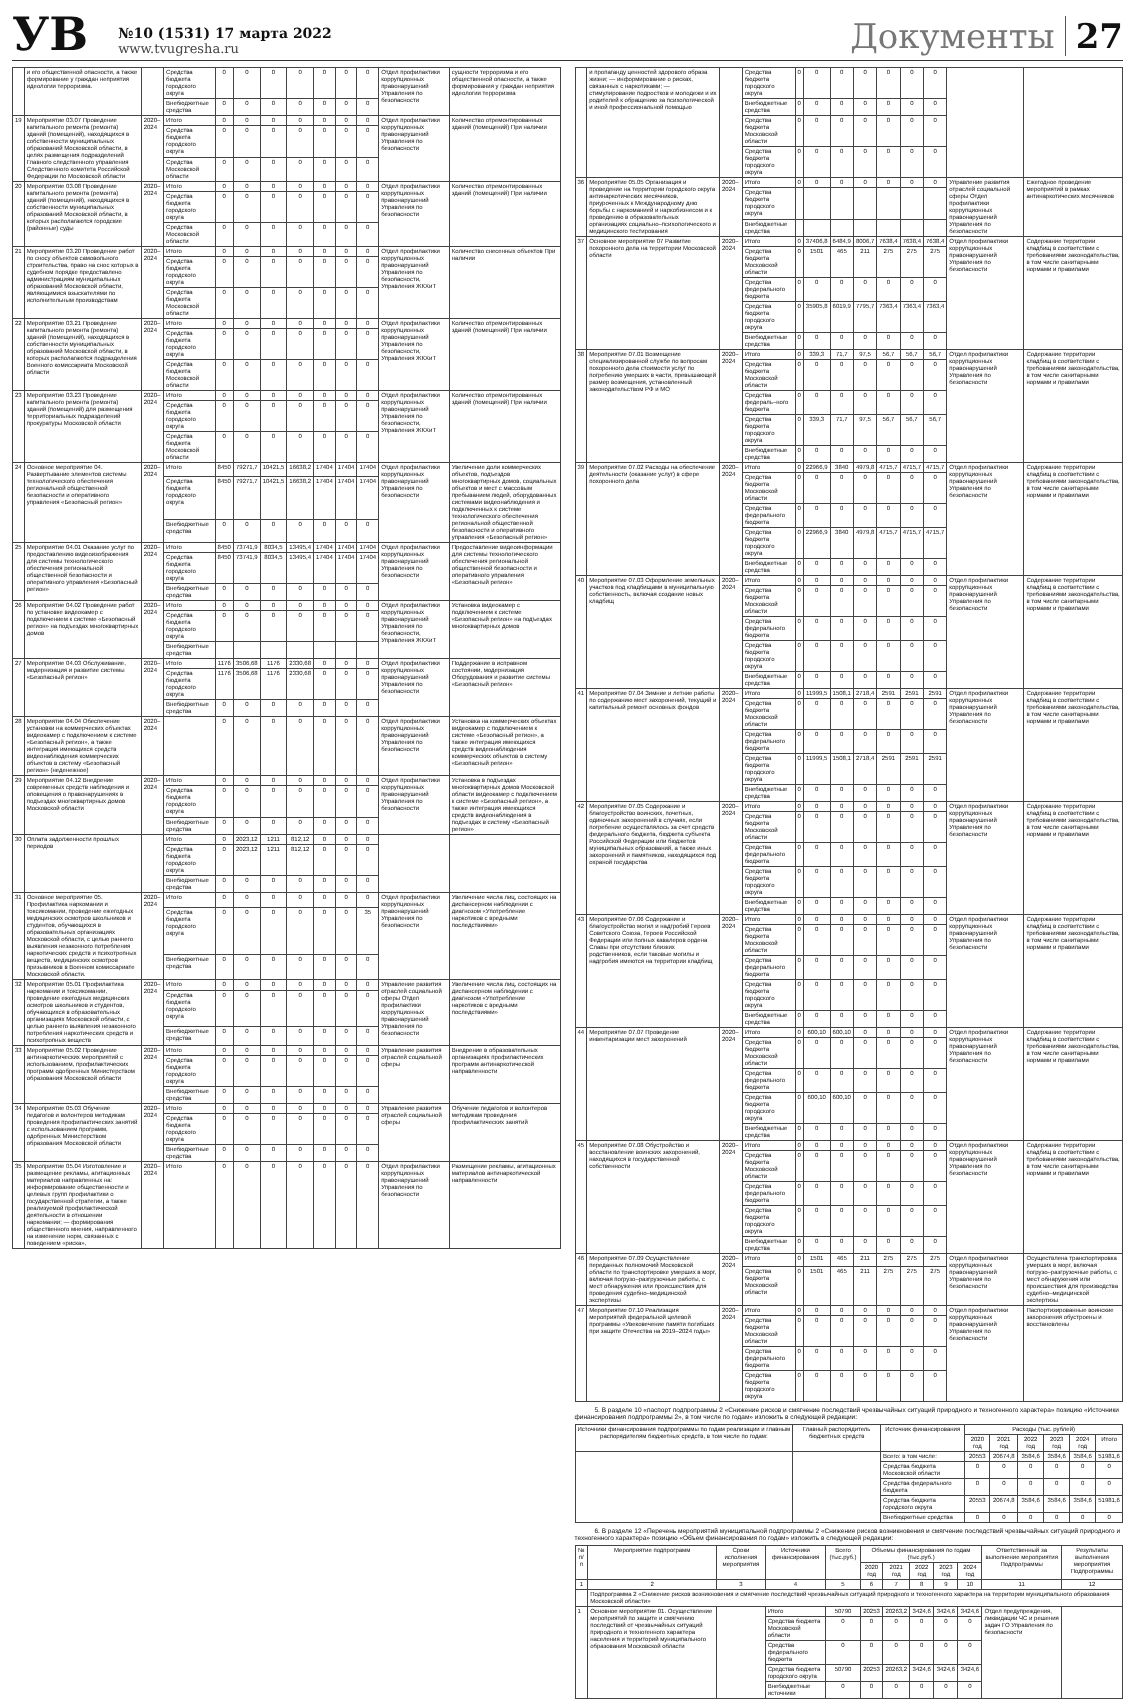УВ
№10 (1531) 17 марта 2022
www.tvugresha.ru
Документы 27
| | и его общественной опасности, а также формирование у граждан неприятия идеологии терроризма. | | Средства бюджета городского округа | 0 | 0 | 0 | 0 | 0 | 0 | 0 | Отдел профилактики коррупционных правонарушений Управления по безопасности | сущности терроризма и его общественной опасности, а также формирования у граждан неприятия идеологии терроризма |
| | | | Внебюджетные средства | 0 | 0 | 0 | 0 | 0 | 0 | 0 | | |
| 19 | Мероприятие 03.07 Проведение капитального ремонта (ремонта) зданий (помещений), находящихся в собственности муниципальных образований Московской области, в целях размещения подразделений Главного следственного управления Следственного комитета Российской Федерации по Московской области | 2020–2024 | Итого | 0 | 0 | 0 | 0 | 0 | 0 | 0 | Отдел профилактики коррупционных правонарушений Управления по безопасности | Количество отремонтированных зданий (помещений) При наличии |
| | | | Средства бюджета городского округа | 0 | 0 | 0 | 0 | 0 | 0 | 0 | | |
| | | | Средства Московской области | 0 | 0 | 0 | 0 | 0 | 0 | 0 | | |
| 20 | Мероприятие 03.08 Проведение капитального ремонта (ремонта) зданий (помещений), находящихся в собственности муниципальных образований Московской области, в которых располагаются городские (районные) суды | 2020–2024 | Итого | 0 | 0 | 0 | 0 | 0 | 0 | 0 | Отдел профилактики коррупционных правонарушений Управления по безопасности | Количество отремонтированных зданий (помещений) При наличии |
| | | | Средства бюджета городского округа | 0 | 0 | 0 | 0 | 0 | 0 | 0 | | |
| | | | Средства Московской области | 0 | 0 | 0 | 0 | 0 | 0 | 0 | | |
| 21 | Мероприятие 03.20 Проведение работ по сносу объектов самовольного строительства, право на снос которых в судебном порядке предоставлено администрациям муниципальных образований Московской области, являющимися взыскателями по исполнительным производствам | 2020–2024 | Итого | 0 | 0 | 0 | 0 | 0 | 0 | 0 | Отдел профилактики коррупционных правонарушений Управления по безопасности, Управления ЖКХиТ | Количество снесенных объектов При наличии |
| | | | Средства бюджета городского округа | 0 | 0 | 0 | 0 | 0 | 0 | 0 | | |
| | | | Средства бюджета Московской области | 0 | 0 | 0 | 0 | 0 | 0 | 0 | | |
| 22 | Мероприятие 03.21 Проведение капитального ремонта (ремонта) зданий (помещений), находящихся в собственности муниципальных образований Московской области, в которых располагаются подразделения Военного комиссариата Московской области | 2020–2024 | Итого | 0 | 0 | 0 | 0 | 0 | 0 | 0 | Отдел профилактики коррупционных правонарушений Управления по безопасности, Управления ЖКХиТ | Количество отремонтированных зданий (помещений) При наличии |
| | | | Средства бюджета городского округа | 0 | 0 | 0 | 0 | 0 | 0 | 0 | | |
| | | | Средства бюджета Московской области | 0 | 0 | 0 | 0 | 0 | 0 | 0 | | |
| 23 | Мероприятие 03.23 Проведение капитального ремонта (ремонта) зданий (помещений) для размещения территориальных подразделений прокуратуры Московской области | 2020–2024 | Итого | 0 | 0 | 0 | 0 | 0 | 0 | 0 | Отдел профилактики коррупционных правонарушений Управления по безопасности, Управления ЖКХиТ | Количество отремонтированных зданий (помещений) При наличии |
| | | | Средства бюджета городского округа | 0 | 0 | 0 | 0 | 0 | 0 | 0 | | |
| | | | Средства бюджета Московской области | 0 | 0 | 0 | 0 | 0 | 0 | 0 | | |
| 24 | Основное мероприятие 04. Развертывание элементов системы технологического обеспечения региональной общественной безопасности и оперативного управления «Безопасный регион» | 2020–2024 | Итого | 8450 | 79271,7 | 10421,5 | 16638,2 | 17404 | 17404 | 17404 | Отдел профилактики коррупционных правонарушений Управления по безопасности | Увеличение доли коммерческих объектов, подъездов многоквартирных домов, социальных объектов и мест с массовым пребыванием людей, оборудованных системами видеонаблюдения и подключенных к системе технологического обеспечения региональной общественной безопасности и оперативного управления «Безопасный регион» |
| | | | Средства бюджета городского округа | 8450 | 79271,7 | 10421,5 | 16638,2 | 17404 | 17404 | 17404 | | |
| | | | Внебюджетные средства | 0 | 0 | 0 | 0 | 0 | 0 | 0 | | |
| 25 | Мероприятие 04.01 Оказание услуг по предоставлению видеоизображения для системы технологического обеспечения региональной общественной безопасности и оперативного управления «Безопасный регион» | 2020–2024 | Итого | 8450 | 73741,9 | 8034,5 | 13495,4 | 17404 | 17404 | 17404 | Отдел профилактики коррупционных правонарушений Управления по безопасности | Предоставление видеоинформации для системы технологического обеспечения региональной общественной безопасности и оперативного управления «Безопасный регион» |
| | | | Средства бюджета городского округа | 8450 | 73741,9 | 8034,5 | 13495,4 | 17404 | 17404 | 17404 | | |
| | | | Внебюджетные средства | 0 | 0 | 0 | 0 | 0 | 0 | 0 | | |
| 26 | Мероприятие 04.02 Проведение работ по установке видеокамер с подключением к системе «Безопасный регион» на подъездах многоквартирных домов | 2020–2024 | Итого | 0 | 0 | 0 | 0 | 0 | 0 | 0 | Отдел профилактики коррупционных правонарушений Управления по безопасности, Управления ЖКХиТ | Установка видеокамер с подключением к системе «Безопасный регион» на подъездах многоквартирных домов |
| | | | Средства бюджета городского округа | 0 | 0 | 0 | 0 | 0 | 0 | 0 | | |
| | | | Внебюджетные средства | | | | | | | | | |
| 27 | Мероприятие 04.03 Обслуживание, модернизация и развитие системы «Безопасный регион» | 2020–2024 | Итого | 1176 | 3506,68 | 1176 | 2330,68 | 0 | 0 | 0 | Отдел профилактики коррупционных правонарушений Управления по безопасности | Поддержание в исправном состоянии, модернизация Оборудования и развитие системы «Безопасный регион» |
| | | | Средства бюджета городского округа | 1176 | 3506,68 | 1176 | 2330,68 | 0 | 0 | 0 | | |
| | | | Внебюджетные средства | 0 | 0 | 0 | 0 | 0 | 0 | 0 | | |
| 28 | Мероприятие 04.04 Обеспечение установки на коммерческих объектах видеокамер с подключением к системе «Безопасный регион», а также интеграция имеющихся средств видеонаблюдения коммерческих объектов в систему «Безопасный регион» (неденежное) | 2020–2024 | | 0 | 0 | 0 | 0 | 0 | 0 | 0 | Отдел профилактики коррупционных правонарушений Управления по безопасности | Установка на коммерческих объектах видеокамер с подключением к системе «Безопасный регион», а также интеграция имеющихся средств видеонаблюдения коммерческих объектов в систему «Безопасный регион» |
| 29 | Мероприятие 04.12 Внедрение современных средств наблюдения и оповещения о правонарушениях в подъездах многоквартирных домов Московской области | 2020–2024 | Итого | 0 | 0 | 0 | 0 | 0 | 0 | 0 | Отдел профилактики коррупционных правонарушений Управления по безопасности | Установка в подъездах многоквартирных домов Московской области видеокамер с подключением к системе «Безопасный регион», а также интеграция имеющихся средств видеонаблюдения в подъездах в систему «Безопасный регион» |
| | | | Средства бюджета городского округа | 0 | 0 | 0 | 0 | 0 | 0 | 0 | | |
| | | | Внебюджетные средства | 0 | 0 | 0 | 0 | 0 | 0 | 0 | | |
| 30 | Оплата задолженности прошлых периодов | | Итого | 0 | 2023,12 | 1211 | 812,12 | 0 | 0 | 0 | | |
| | | | Средства бюджета городского округа | 0 | 2023,12 | 1211 | 812,12 | 0 | 0 | 0 | | |
| | | | Внебюджетные средства | 0 | 0 | 0 | 0 | 0 | 0 | 0 | | |
| 31 | Основное мероприятие 05. Профилактика наркомании и токсикомании, проведение ежегодных медицинских осмотров школьников и студентов, обучающихся в образовательных организациях Московской области, с целью раннего выявления незаконного потребления наркотических средств и психотропных веществ, медицинских осмотров призывников в Военном комиссариате Московской области. | 2020–2024 | Итого | 0 | 0 | 0 | 0 | 0 | 0 | 0 | Отдел профилактики коррупционных правонарушений Управления по безопасности | Увеличение числа лиц, состоящих на диспансерном наблюдении с диагнозом «Употребление наркотиков с вредными последствиями» |
| | | | Средства бюджета городского округа | 0 | 0 | 0 | 0 | 0 | 0 | 35 | | |
| | | | Внебюджетные средства | 0 | 0 | 0 | 0 | 0 | 0 | 0 | | |
| 32 | Мероприятие 05.01 Профилактика наркомании и токсикомании, проведение ежегодных медицинских осмотров школьников и студентов, обучающихся в образовательных организациях Московской области, с целью раннего выявления незаконного потребления наркотических средств и психотропных веществ | 2020–2024 | Итого | 0 | 0 | 0 | 0 | 0 | 0 | 0 | Управление развития отраслей социальной сферы Отдел профилактики коррупционных правонарушений Управления по безопасности | Увеличение числа лиц, состоящих на диспансерном наблюдении с диагнозом «Употребление наркотиков с вредными последствиями» |
| | | | Средства бюджета городского округа | 0 | 0 | 0 | 0 | 0 | 0 | 0 | | |
| | | | Внебюджетные средства | 0 | 0 | 0 | 0 | 0 | 0 | 0 | | |
| 33 | Мероприятие 05.02 Проведение антинаркотических мероприятий с использованием, профилактических программ одобренных Министерством образования Московской области | 2020–2024 | Итого | 0 | 0 | 0 | 0 | 0 | 0 | 0 | Управление развития отраслей социальной сферы | Внедрение в образовательных организациях профилактических программ антинаркотической направленности |
| | | | Средства бюджета городского округа | 0 | 0 | 0 | 0 | 0 | 0 | 0 | | |
| | | | Внебюджетные средства | 0 | 0 | 0 | 0 | 0 | 0 | 0 | | |
| 34 | Мероприятие 05.03 Обучение педагогов и волонтеров методикам проведения профилактических занятий с использованием программ, одобренных Министерством образования Московской области | 2020–2024 | Итого | 0 | 0 | 0 | 0 | 0 | 0 | 0 | Управление развития отраслей социальной сферы | Обучение педагогов и волонтеров методикам проведения профилактических занятий |
| | | | Средства бюджета городского округа | 0 | 0 | 0 | 0 | 0 | 0 | 0 | | |
| | | | Внебюджетные средства | 0 | 0 | 0 | 0 | 0 | 0 | 0 | | |
| 35 | Мероприятие 05.04 Изготовление и размещение рекламы, агитационных материалов направленных на: информирование общественности и целевых групп профилактики о государственной стратегии, а также реализуемой профилактической деятельности в отношении наркомании; — формирования общественного мнения, направленного на изменение норм, связанных с поведением «риска», | 2020–2024 | Итого | 0 | 0 | 0 | 0 | 0 | 0 | 0 | Отдел профилактики коррупционных правонарушений Управления по безопасности | Размещение рекламы, агитационных материалов антинаркотической направленности |
| | и пропаганду ценностей здорового образа жизни; — информирование о рисках, связанных с наркотиками; — стимулирование подростков и молодежи и их родителей к обращению за психологической и иной профессиональной помощью | | Средства бюджета городского округа | 0 | 0 | 0 | 0 | 0 | 0 | 0 | | |
| | | | Внебюджетные средства | 0 | 0 | 0 | 0 | 0 | 0 | 0 | | |
| | | | Средства бюджета Московской области | 0 | 0 | 0 | 0 | 0 | 0 | 0 | | |
| | | | Средства бюджета городского округа | 0 | 0 | 0 | 0 | 0 | 0 | 0 | | |
| 36 | Мероприятие 05.05 Организация и проведение на территории городского округа антинаркотических месячников, приуроченных к Международному дню борьбы с наркоманией и наркобизнесом и к проведению в образовательных организациях социально–психологического и медицинского тестирования | 2020–2024 | Итого | 0 | 0 | 0 | 0 | 0 | 0 | 0 | Управление развития отраслей социальной сферы Отдел профилактики коррупционных правонарушений Управления по безопасности | Ежегодное проведение мероприятий в рамках антинаркотических месячников |
| | | | Средства бюджета городского округа | | | | | | | | | |
| | | | Внебюджетные средства | | | | | | | | | |
| 37 | Основное мероприятие 07 Развитие похоронного дела на территории Московской области | 2020–2024 | Итого | 0 | 37406,8 | 6484,9 | 8006,7 | 7638,4 | 7638,4 | 7638,4 | Отдел профилактики коррупционных правонарушений Управления по безопасности | Содержание территории кладбищ в соответствии с требованиями законодательства, в том числе санитарными нормами и правилами |
| | | | Средства бюджета Московской области | 0 | 1501 | 465 | 211 | 275 | 275 | 275 | | |
| | | | Средства федерального бюджета | 0 | 0 | 0 | 0 | 0 | 0 | 0 | | |
| | | | Средства бюджета городского округа | 0 | 35905,8 | 6019,9 | 7795,7 | 7363,4 | 7363,4 | 7363,4 | | |
| | | | Внебюджетные средства | 0 | 0 | 0 | 0 | 0 | 0 | 0 | | |
| 38 | Мероприятие 07.01 Возмещение специализированной службе по вопросам похоронного дела стоимости услуг по погребению умерших в части, превышающей размер возмещения, установленный законодательством РФ и МО | 2020–2024 | Итого | 0 | 339,3 | 71,7 | 97,5 | 56,7 | 56,7 | 56,7 | Отдел профилактики коррупционных правонарушений Управления по безопасности | Содержание территории кладбищ в соответствии с требованиями законодательства, в том числе санитарными нормами и правилами |
| | | | Средства бюджета Московской области | 0 | 0 | 0 | 0 | 0 | 0 | 0 | | |
| | | | Средства федераль–ного бюджета | 0 | 0 | 0 | 0 | 0 | 0 | 0 | | |
| | | | Средства бюджета городского округа | 0 | 339,3 | 71,7 | 97,5 | 56,7 | 56,7 | 56,7 | | |
| | | | Внебюджетные средства | 0 | 0 | 0 | 0 | 0 | 0 | 0 | | |
| 39 | Мероприятие 07.02 Расходы на обеспечение деятельности (оказание услуг) в сфере похоронного дела | 2020–2024 | Итого | 0 | 22966,9 | 3840 | 4979,8 | 4715,7 | 4715,7 | 4715,7 | Отдел профилактики коррупционных правонарушений Управления по безопасности | Содержание территории кладбищ в соответствии с требованиями законодательства, в том числе санитарными нормами и правилами |
| | | | Средства бюджета Московской области | 0 | 0 | 0 | 0 | 0 | 0 | 0 | | |
| | | | Средства федерального бюджета | 0 | 0 | 0 | 0 | 0 | 0 | 0 | | |
| | | | Средства бюджета городского округа | 0 | 22966,9 | 3840 | 4979,8 | 4715,7 | 4715,7 | 4715,7 | | |
| | | | Внебюджетные средства | 0 | 0 | 0 | 0 | 0 | 0 | 0 | | |
| 40 | Мероприятие 07.03 Оформление земельных участков под кладбищами в муниципальную собственность, включая создание новых кладбищ | 2020–2024 | Итого | 0 | 0 | 0 | 0 | 0 | 0 | 0 | Отдел профилактики коррупционных правонарушений Управления по безопасности | Содержание территории кладбищ в соответствии с требованиями законодательства, в том числе санитарными нормами и правилами |
| | | | Средства бюджета Московской области | 0 | 0 | 0 | 0 | 0 | 0 | 0 | | |
| | | | Средства федерального бюджета | 0 | 0 | 0 | 0 | 0 | 0 | 0 | | |
| | | | Средства бюджета городского округа | 0 | 0 | 0 | 0 | 0 | 0 | 0 | | |
| | | | Внебюджетные средства | 0 | 0 | 0 | 0 | 0 | 0 | 0 | | |
| 41 | Мероприятие 07.04 Зимние и летние работы по содержанию мест захоронений, текущий и капитальный ремонт основных фондов | 2020–2024 | Итого | 0 | 11999,5 | 1508,1 | 2718,4 | 2591 | 2591 | 2591 | Отдел профилактики коррупционных правонарушений Управления по безопасности | Содержание территории кладбищ в соответствии с требованиями законодательства, в том числе санитарными нормами и правилами |
| | | | Средства бюджета Московской области | 0 | 0 | 0 | 0 | 0 | 0 | 0 | | |
| | | | Средства федерального бюджета | 0 | 0 | 0 | 0 | 0 | 0 | 0 | | |
| | | | Средства бюджета городского округа | 0 | 11999,5 | 1508,1 | 2718,4 | 2591 | 2591 | 2591 | | |
| | | | Внебюджетные средства | 0 | 0 | 0 | 0 | 0 | 0 | 0 | | |
| 42 | Мероприятие 07.05 Содержание и благоустройство воинских, почетных, одиночных захоронений в случаях, если погребение осуществлялось за счет средств федерального бюджета, бюджета субъекта Российской Федерации или бюджетов муниципальных образований, а также иных захоронений и памятников, находящихся под охраной государства | 2020–2024 | Итого | 0 | 0 | 0 | 0 | 0 | 0 | 0 | Отдел профилактики коррупционных правонарушений Управления по безопасности | Содержание территории кладбищ в соответствии с требованиями законодательства, в том числе санитарными нормами и правилами |
| | | | Средства бюджета Московской области | 0 | 0 | 0 | 0 | 0 | 0 | 0 | | |
| | | | Средства федерального бюджета | 0 | 0 | 0 | 0 | 0 | 0 | 0 | | |
| | | | Средства бюджета городского округа | 0 | 0 | 0 | 0 | 0 | 0 | 0 | | |
| | | | Внебюджетные средства | 0 | 0 | 0 | 0 | 0 | 0 | 0 | | |
| 43 | Мероприятие 07.06 Содержание и благоустройство могил и надгробий Героев Советского Союза, Героев Российской Федерации или полных кавалеров ордена Славы при отсутствии близких родственников, если таковые могилы и надгробия имеются на территории кладбищ | 2020–2024 | Итого | 0 | 0 | 0 | 0 | 0 | 0 | 0 | Отдел профилактики коррупционных правонарушений Управления по безопасности | Содержание территории кладбищ в соответствии с требованиями законодательства, в том числе санитарными нормами и правилами |
| | | | Средства бюджета Московской области | 0 | 0 | 0 | 0 | 0 | 0 | 0 | | |
| | | | Средства федерального бюджета | 0 | 0 | 0 | 0 | 0 | 0 | 0 | | |
| | | | Средства бюджета городского округа | 0 | 0 | 0 | 0 | 0 | 0 | 0 | | |
| | | | Внебюджетные средства | 0 | 0 | 0 | 0 | 0 | 0 | 0 | | |
| 44 | Мероприятие 07.07 Проведение инвентаризации мест захоронений | 2020–2024 | Итого | 0 | 600,10 | 600,10 | 0 | 0 | 0 | 0 | Отдел профилактики коррупционных правонарушений Управления по безопасности | Содержание территории кладбищ в соответствии с требованиями законодательства, в том числе санитарными нормами и правилами |
| | | | Средства бюджета Московской области | 0 | 0 | 0 | 0 | 0 | 0 | 0 | | |
| | | | Средства федерального бюджета | 0 | 0 | 0 | 0 | 0 | 0 | 0 | | |
| | | | Средства бюджета городского округа | 0 | 600,10 | 600,10 | 0 | 0 | 0 | 0 | | |
| | | | Внебюджетные средства | 0 | 0 | 0 | 0 | 0 | 0 | 0 | | |
| 45 | Мероприятие 07.08 Обустройство и восстановление воинских захоронений, находящихся в государственной собственности | 2020–2024 | Итого | 0 | 0 | 0 | 0 | 0 | 0 | 0 | Отдел профилактики коррупционных правонарушений Управления по безопасности | Содержание территории кладбищ в соответствии с требованиями законодательства, в том числе санитарными нормами и правилами |
| | | | Средства бюджета Московской области | 0 | 0 | 0 | 0 | 0 | 0 | 0 | | |
| | | | Средства федерального бюджета | 0 | 0 | 0 | 0 | 0 | 0 | 0 | | |
| | | | Средства бюджета городского округа | 0 | 0 | 0 | 0 | 0 | 0 | 0 | | |
| | | | Внебюджетные средства | 0 | 0 | 0 | 0 | 0 | 0 | 0 | | |
| 46 | Мероприятие 07.09 Осуществление переданных полномочий Московской области по транспортировке умерших в морг, включая погрузо–разгрузочные работы, с мест обнаружения или происшествия для проведения судебно–медицинской экспертизы | 2020–2024 | Итого | 0 | 1501 | 465 | 211 | 275 | 275 | 275 | Отдел профилактики коррупционных правонарушений Управления по безопасности | Осуществлена транспортировка умерших в морг, включая погрузо–разгрузочные работы, с мест обнаружения или происшествия для производства судебно–медицинской экспертизы |
| | | | Средства бюджета Московской области | 0 | 1501 | 465 | 211 | 275 | 275 | 275 | | |
| 47 | Мероприятие 07.10 Реализация мероприятий федеральной целевой программы «Увековечение памяти погибших при защите Отечества на 2019–2024 годы» | 2020–2024 | Итого | 0 | 0 | 0 | 0 | 0 | 0 | 0 | Отдел профилактики коррупционных правонарушений Управления по безопасности | Паспортизированные воинские захоронения обустроены и восстановлены |
| | | | Средства бюджета Московской области | 0 | 0 | 0 | 0 | 0 | 0 | 0 | | |
| | | | Средства федерального бюджета | 0 | 0 | 0 | 0 | 0 | 0 | 0 | | |
| | | | Средства бюджета городского округа | 0 | 0 | 0 | 0 | 0 | 0 | 0 | | |
5. В разделе 10 «паспорт подпрограммы 2 «Снижение рисков и смягчение последствий чрезвычайных ситуаций природного и техногенного характера» позицию «Источники финансирования подпрограммы 2», в том числе по годам» изложить в следующей редакции:
| Источники финансирования подпрограммы по годам реализации и главным распорядителям бюджетных средств, в том числе по годам: | Главный распорядитель бюджетных средств | Источник финансирования | Расходы (тыс. рублей) | | | | | |
| --- | --- | --- | --- | --- | --- | --- | --- | --- |
| | | | 2020 год | 2021 год | 2022 год | 2023 год | 2024 год | Итого |
| | | Всего: в том числе: | 20553 | 20674,8 | 3584,6 | 3584,6 | 3584,6 | 51981,6 |
| | | Средства бюджета Московской области | 0 | 0 | 0 | 0 | 0 | 0 |
| | | Средства федерального бюджета | 0 | 0 | 0 | 0 | 0 | 0 |
| | | Средства бюджета городского округа | 20553 | 20674,8 | 3584,6 | 3584,6 | 3584,6 | 51981,6 |
| | | Внебюджетные средства | 0 | 0 | 0 | 0 | 0 | 0 |
6. В разделе 12 «Перечень мероприятий муниципальной подпрограммы 2 «Снижение рисков возникновения и смягчение последствий чрезвычайных ситуаций природного и техногенного характера» позицию «Объем финансирования по годам» изложить в следующей редакции:
| № п/п | Мероприятие подпрограмм | Сроки исполнения мероприятия | Источники финансирования | Всего (тыс.руб.) | Объемы финансирования по годам (тыс.руб.) | | | | | Ответственный за выполнение мероприятия Подпрограммы | Результаты выполнения мероприятия Подпрограммы |
| --- | --- | --- | --- | --- | --- | --- | --- | --- | --- | --- | --- |
| | | | | | 2020 год | 2021 год | 2022 год | 2023 год | 2024 год | | |
| 1 | 2 | 3 | 4 | 5 | 6 | 7 | 8 | 9 | 10 | 11 | 12 |
| | Подпрограмма 2 «Снижение рисков возникновения и смягчение последствий чрезвычайных ситуаций природного и техногенного характера на территории муниципального образования Московской области» | | | | | | | | | | |
| 1 | Основное мероприятие 01. Осуществление мероприятий по защите и смягчению последствий от чрезвычайных ситуаций природного и техногенного характера населения и территорий муниципального образования Московской области | | Итого | 50790 | 20253 | 20263,2 | 3424,6 | 3424,6 | 3424,6 | Отдел предупреждения, ликвидации ЧС и решения задач ГО Управления по безопасности | |
| | | | Средства бюджета Московской области | 0 | 0 | 0 | 0 | 0 | 0 | | |
| | | | Средства федерального бюджета | 0 | 0 | 0 | 0 | 0 | 0 | | |
| | | | Средства бюджета городского округа | 50790 | 20253 | 20263,2 | 3424,6 | 3424,6 | 3424,6 | | |
| | | | Внебюджетные источники | 0 | 0 | 0 | 0 | 0 | 0 | | |